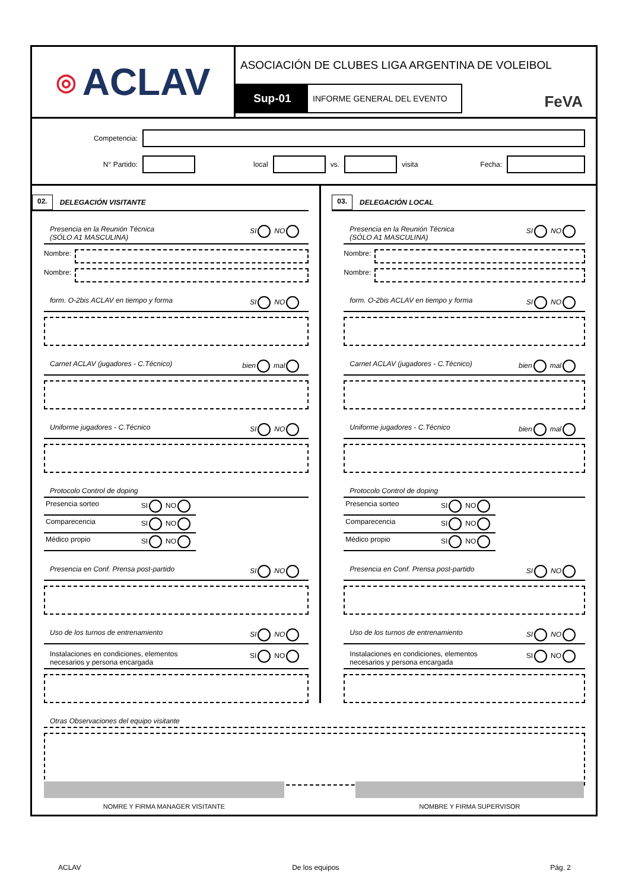◎ ACLAV
ASOCIACIÓN DE CLUBES LIGA ARGENTINA DE VOLEIBOL
Sup-01
INFORME GENERAL DEL EVENTO
FeVA
Competencia:
N° Partido: local vs. visita Fecha:
02. DELEGACIÓN VISITANTE
Presencia en la Reunión Técnica
(SÓLO A1 MASCULINA) SI NO
Nombre:
Nombre:
form. O-2bis ACLAV en tiempo y forma SI NO
Carnet ACLAV (jugadores - C.Técnico) bien mal
Uniforme jugadores - C.Técnico SI NO
Protocolo Control de doping
Presencia sorteo SI NO
Comparecencia SI NO
Médico propio SI NO
Presencia en Conf. Prensa post-partido SI NO
Uso de los turnos de entrenamiento SI NO
Instalaciones en condiciones, elementos
necesarios y persona encargada SI NO
03. DELEGACIÓN LOCAL
Presencia en la Reunión Técnica
(SÓLO A1 MASCULINA) SI NO
Nombre:
Nombre:
form. O-2bis ACLAV en tiempo y forma SI NO
Carnet ACLAV (jugadores - C.Técnico) bien mal
Uniforme jugadores - C.Técnico bien mal
Protocolo Control de doping
Presencia sorteo SI NO
Comparecencia SI NO
Médico propio SI NO
Presencia en Conf. Prensa post-partido SI NO
Uso de los turnos de entrenamiento SI NO
Instalaciones en condiciones, elementos
necesarios y persona encargada SI NO
Otras Observaciones del equipo visitante
NOMRE Y FIRMA MANAGER VISITANTE NOMBRE Y FIRMA SUPERVISOR
ACLAV De los equipos Pág. 2